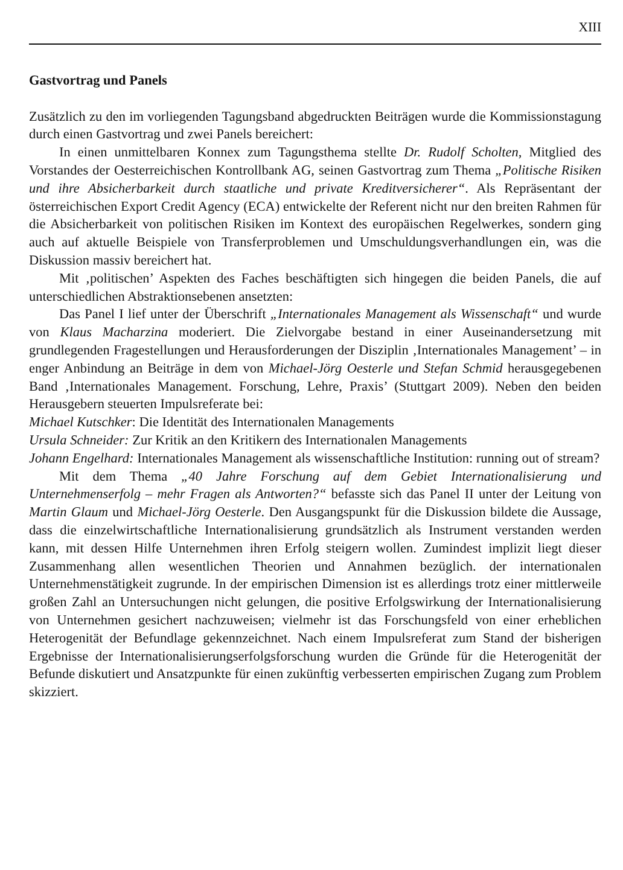XIII
Gastvortrag und Panels
Zusätzlich zu den im vorliegenden Tagungsband abgedruckten Beiträgen wurde die Kommissionstagung durch einen Gastvortrag und zwei Panels bereichert:
In einen unmittelbaren Konnex zum Tagungsthema stellte Dr. Rudolf Scholten, Mitglied des Vorstandes der Oesterreichischen Kontrollbank AG, seinen Gastvortrag zum Thema „Politische Risiken und ihre Absicherbarkeit durch staatliche und private Kreditversicherer“. Als Repräsentant der österreichischen Export Credit Agency (ECA) entwickelte der Referent nicht nur den breiten Rahmen für die Absicherbarkeit von politischen Risiken im Kontext des europäischen Regelwerkes, sondern ging auch auf aktuelle Beispiele von Transferproblemen und Umschuldungsverhandlungen ein, was die Diskussion massiv bereichert hat.
Mit ‚politischen’ Aspekten des Faches beschäftigten sich hingegen die beiden Panels, die auf unterschiedlichen Abstraktionsebenen ansetzten:
Das Panel I lief unter der Überschrift „Internationales Management als Wissenschaft“ und wurde von Klaus Macharzina moderiert. Die Zielvorgabe bestand in einer Auseinandersetzung mit grundlegenden Fragestellungen und Herausforderungen der Disziplin ‚Internationales Management’ – in enger Anbindung an Beiträge in dem von Michael-Jörg Oesterle und Stefan Schmid herausgegebenen Band ‚Internationales Management. Forschung, Lehre, Praxis’ (Stuttgart 2009). Neben den beiden Herausgebern steuerten Impulsreferate bei:
Michael Kutschker: Die Identität des Internationalen Managements
Ursula Schneider: Zur Kritik an den Kritikern des Internationalen Managements
Johann Engelhard: Internationales Management als wissenschaftliche Institution: running out of stream?
Mit dem Thema „40 Jahre Forschung auf dem Gebiet Internationalisierung und Unternehmenserfolg – mehr Fragen als Antworten?“ befasste sich das Panel II unter der Leitung von Martin Glaum und Michael-Jörg Oesterle. Den Ausgangspunkt für die Diskussion bildete die Aussage, dass die einzelwirtschaftliche Internationalisierung grundsätzlich als Instrument verstanden werden kann, mit dessen Hilfe Unternehmen ihren Erfolg steigern wollen. Zumindest implizit liegt dieser Zusammenhang allen wesentlichen Theorien und Annahmen bezüglich. der internationalen Unternehmenstätigkeit zugrunde. In der empirischen Dimension ist es allerdings trotz einer mittlerweile großen Zahl an Untersuchungen nicht gelungen, die positive Erfolgswirkung der Internationalisierung von Unternehmen gesichert nachzuweisen; vielmehr ist das Forschungsfeld von einer erheblichen Heterogenität der Befundlage gekennzeichnet. Nach einem Impulsreferat zum Stand der bisherigen Ergebnisse der Internationalisierungserfolgsforschung wurden die Gründe für die Heterogenität der Befunde diskutiert und Ansatzpunkte für einen zukünftig verbesserten empirischen Zugang zum Problem skizziert.